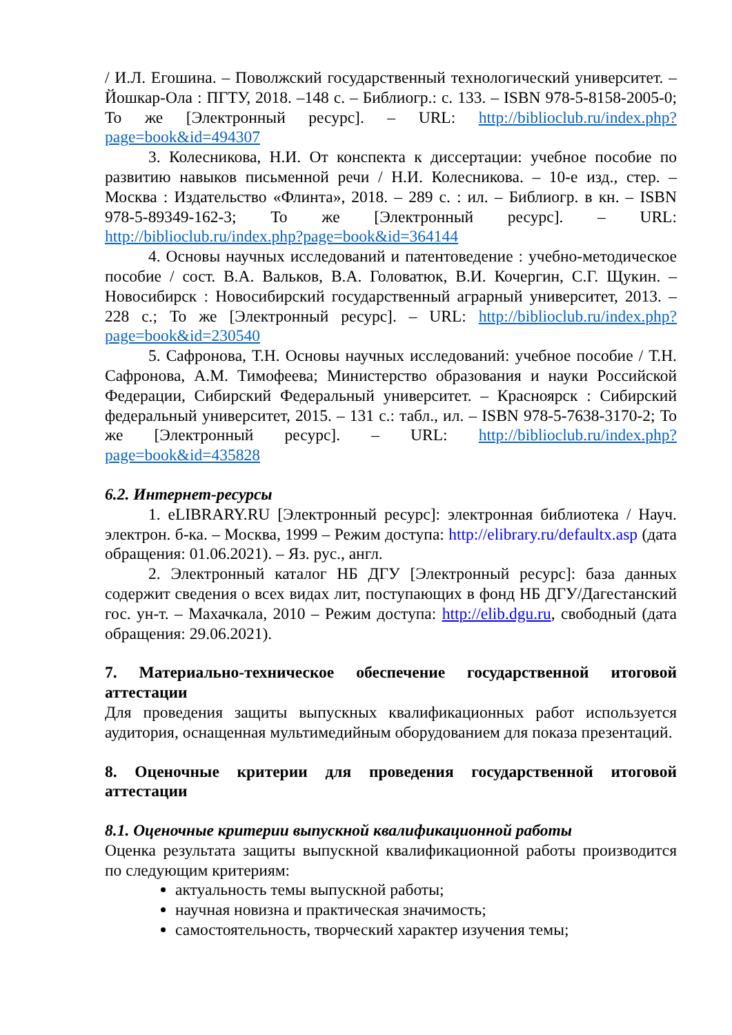/ И.Л. Егошина. – Поволжский государственный технологический университет. – Йошкар-Ола : ПГТУ, 2018. –148 с. – Библиогр.: с. 133. – ISBN 978-5-8158-2005-0; То же [Электронный ресурс]. – URL: http://biblioclub.ru/index.php?page=book&id=494307
3. Колесникова, Н.И. От конспекта к диссертации: учебное пособие по развитию навыков письменной речи / Н.И. Колесникова. – 10-е изд., стер. – Москва : Издательство «Флинта», 2018. – 289 с. : ил. – Библиогр. в кн. – ISBN 978-5-89349-162-3; То же [Электронный ресурс]. – URL: http://biblioclub.ru/index.php?page=book&id=364144
4. Основы научных исследований и патентоведение : учебно-методическое пособие / сост. В.А. Вальков, В.А. Головатюк, В.И. Кочергин, С.Г. Щукин. – Новосибирск : Новосибирский государственный аграрный университет, 2013. – 228 с.; То же [Электронный ресурс]. – URL: http://biblioclub.ru/index.php?page=book&id=230540
5. Сафронова, Т.Н. Основы научных исследований: учебное пособие / Т.Н. Сафронова, А.М. Тимофеева; Министерство образования и науки Российской Федерации, Сибирский Федеральный университет. – Красноярск : Сибирский федеральный университет, 2015. – 131 с.: табл., ил. – ISBN 978-5-7638-3170-2; То же [Электронный ресурс]. – URL: http://biblioclub.ru/index.php?page=book&id=435828
6.2. Интернет-ресурсы
1. eLIBRARY.RU [Электронный ресурс]: электронная библиотека / Науч. электрон. б-ка. – Москва, 1999 – Режим доступа: http://elibrary.ru/defaultx.asp (дата обращения: 01.06.2021). – Яз. рус., англ.
2. Электронный каталог НБ ДГУ [Электронный ресурс]: база данных содержит сведения о всех видах лит, поступающих в фонд НБ ДГУ/Дагестанский гос. ун-т. – Махачкала, 2010 – Режим доступа: http://elib.dgu.ru, свободный (дата обращения: 29.06.2021).
7. Материально-техническое обеспечение государственной итоговой аттестации
Для проведения защиты выпускных квалификационных работ используется аудитория, оснащенная мультимедийным оборудованием для показа презентаций.
8. Оценочные критерии для проведения государственной итоговой аттестации
8.1. Оценочные критерии выпускной квалификационной работы
Оценка результата защиты выпускной квалификационной работы производится по следующим критериям:
актуальность темы выпускной работы;
научная новизна и практическая значимость;
самостоятельность, творческий характер изучения темы;